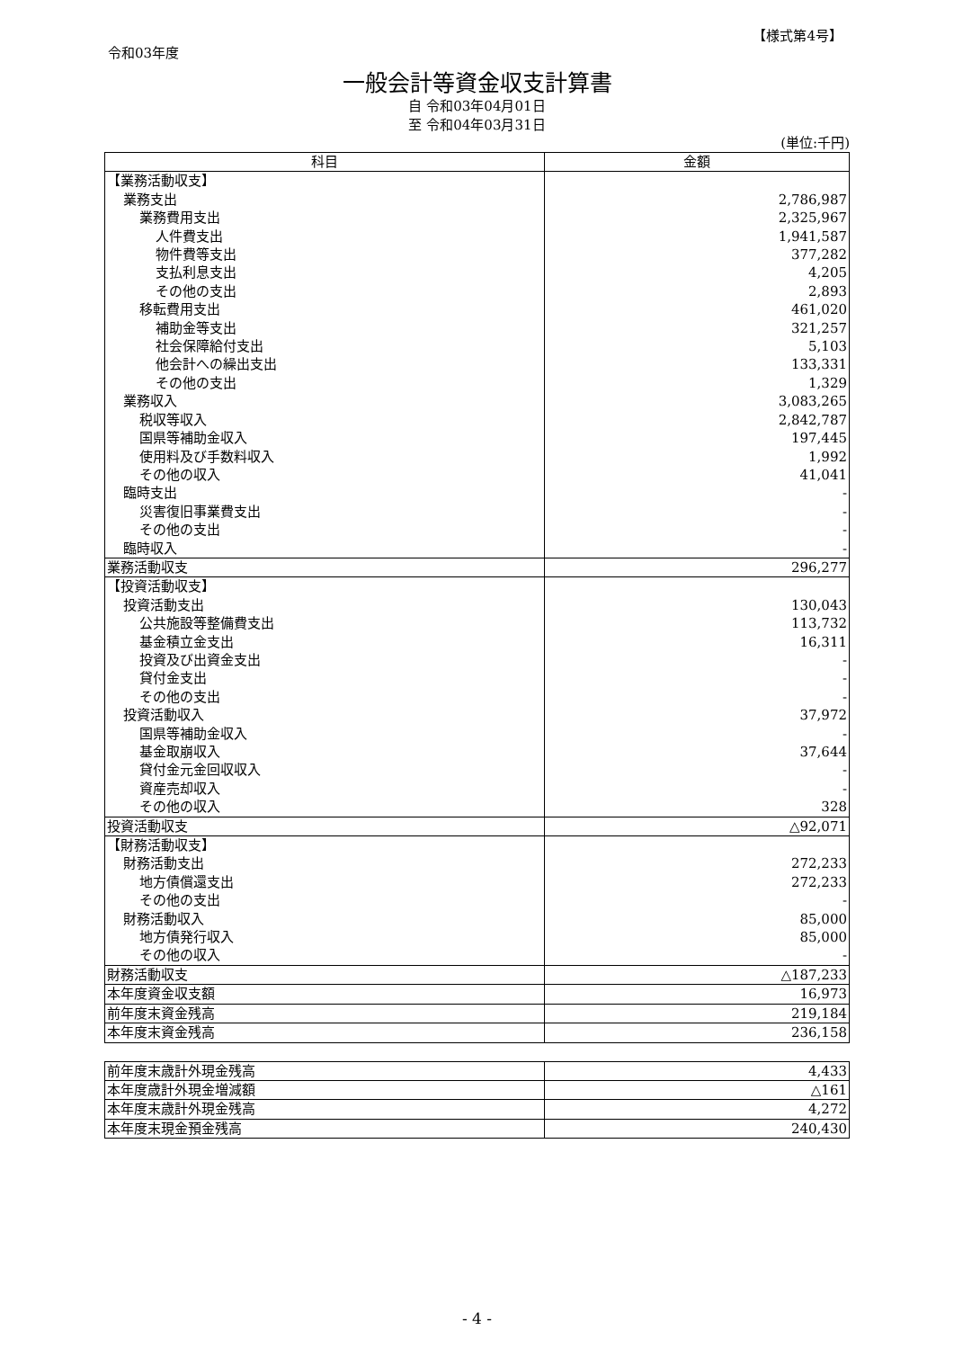【様式第4号】
令和03年度
一般会計等資金収支計算書
自 令和03年04月01日
至 令和04年03月31日
(単位:千円)
| 科目 | 金額 |
| --- | --- |
| 【業務活動収支】 | |
| 業務支出 | 2,786,987 |
| 業務費用支出 | 2,325,967 |
| 人件費支出 | 1,941,587 |
| 物件費等支出 | 377,282 |
| 支払利息支出 | 4,205 |
| その他の支出 | 2,893 |
| 移転費用支出 | 461,020 |
| 補助金等支出 | 321,257 |
| 社会保障給付支出 | 5,103 |
| 他会計への繰出支出 | 133,331 |
| その他の支出 | 1,329 |
| 業務収入 | 3,083,265 |
| 税収等収入 | 2,842,787 |
| 国県等補助金収入 | 197,445 |
| 使用料及び手数料収入 | 1,992 |
| その他の収入 | 41,041 |
| 臨時支出 | - |
| 災害復旧事業費支出 | - |
| その他の支出 | - |
| 臨時収入 | - |
| 業務活動収支 | 296,277 |
| 【投資活動収支】 | |
| 投資活動支出 | 130,043 |
| 公共施設等整備費支出 | 113,732 |
| 基金積立金支出 | 16,311 |
| 投資及び出資金支出 | - |
| 貸付金支出 | - |
| その他の支出 | - |
| 投資活動収入 | 37,972 |
| 国県等補助金収入 | - |
| 基金取崩収入 | 37,644 |
| 貸付金元金回収収入 | - |
| 資産売却収入 | - |
| その他の収入 | 328 |
| 投資活動収支 | △92,071 |
| 【財務活動収支】 | |
| 財務活動支出 | 272,233 |
| 地方債償還支出 | 272,233 |
| その他の支出 | - |
| 財務活動収入 | 85,000 |
| 地方債発行収入 | 85,000 |
| その他の収入 | - |
| 財務活動収支 | △187,233 |
| 本年度資金収支額 | 16,973 |
| 前年度末資金残高 | 219,184 |
| 本年度末資金残高 | 236,158 |
| 前年度末歳計外現金残高 | 4,433 |
| 本年度歳計外現金増減額 | △161 |
| 本年度末歳計外現金残高 | 4,272 |
| 本年度末現金預金残高 | 240,430 |
- 4 -